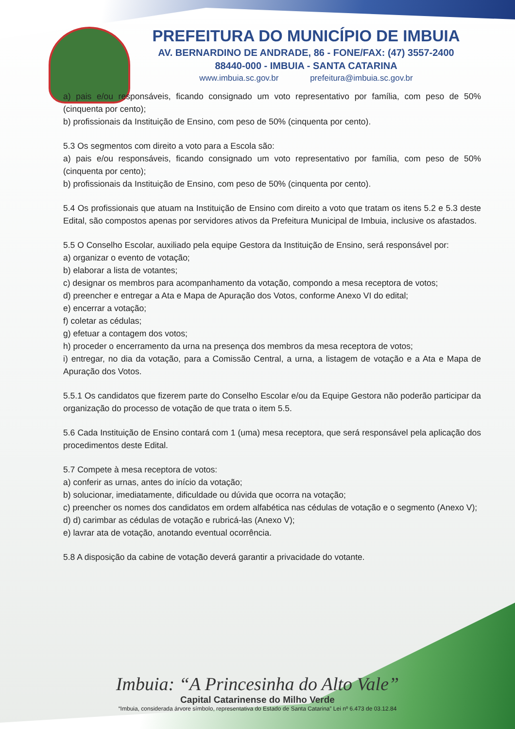PREFEITURA DO MUNICÍPIO DE IMBUIA
AV. BERNARDINO DE ANDRADE, 86 - FONE/FAX: (47) 3557-2400
88440-000 - IMBUIA - SANTA CATARINA
www.imbuia.sc.gov.br prefeitura@imbuia.sc.gov.br
a) pais e/ou responsáveis, ficando consignado um voto representativo por família, com peso de 50% (cinquenta por cento);
b) profissionais da Instituição de Ensino, com peso de 50% (cinquenta por cento).
5.3 Os segmentos com direito a voto para a Escola são:
a) pais e/ou responsáveis, ficando consignado um voto representativo por família, com peso de 50% (cinquenta por cento);
b) profissionais da Instituição de Ensino, com peso de 50% (cinquenta por cento).
5.4 Os profissionais que atuam na Instituição de Ensino com direito a voto que tratam os itens 5.2 e 5.3 deste Edital, são compostos apenas por servidores ativos da Prefeitura Municipal de Imbuia, inclusive os afastados.
5.5 O Conselho Escolar, auxiliado pela equipe Gestora da Instituição de Ensino, será responsável por:
a) organizar o evento de votação;
b) elaborar a lista de votantes;
c) designar os membros para acompanhamento da votação, compondo a mesa receptora de votos;
d) preencher e entregar a Ata e Mapa de Apuração dos Votos, conforme Anexo VI do edital;
e) encerrar a votação;
f) coletar as cédulas;
g) efetuar a contagem dos votos;
h) proceder o encerramento da urna na presença dos membros da mesa receptora de votos;
i) entregar, no dia da votação, para a Comissão Central, a urna, a listagem de votação e a Ata e Mapa de Apuração dos Votos.
5.5.1 Os candidatos que fizerem parte do Conselho Escolar e/ou da Equipe Gestora não poderão participar da organização do processo de votação de que trata o item 5.5.
5.6 Cada Instituição de Ensino contará com 1 (uma) mesa receptora, que será responsável pela aplicação dos procedimentos deste Edital.
5.7 Compete à mesa receptora de votos:
a) conferir as urnas, antes do início da votação;
b) solucionar, imediatamente, dificuldade ou dúvida que ocorra na votação;
c) preencher os nomes dos candidatos em ordem alfabética nas cédulas de votação e o segmento (Anexo V);
d) d) carimbar as cédulas de votação e rubricá-las (Anexo V);
e) lavrar ata de votação, anotando eventual ocorrência.
5.8 A disposição da cabine de votação deverá garantir a privacidade do votante.
Imbuia: “A Princesinha do Alto Vale”
Capital Catarinense do Milho Verde
“Imbuia, considerada árvore símbolo, representativa do Estado de Santa Catarina” Lei nº 6.473 de 03.12.84